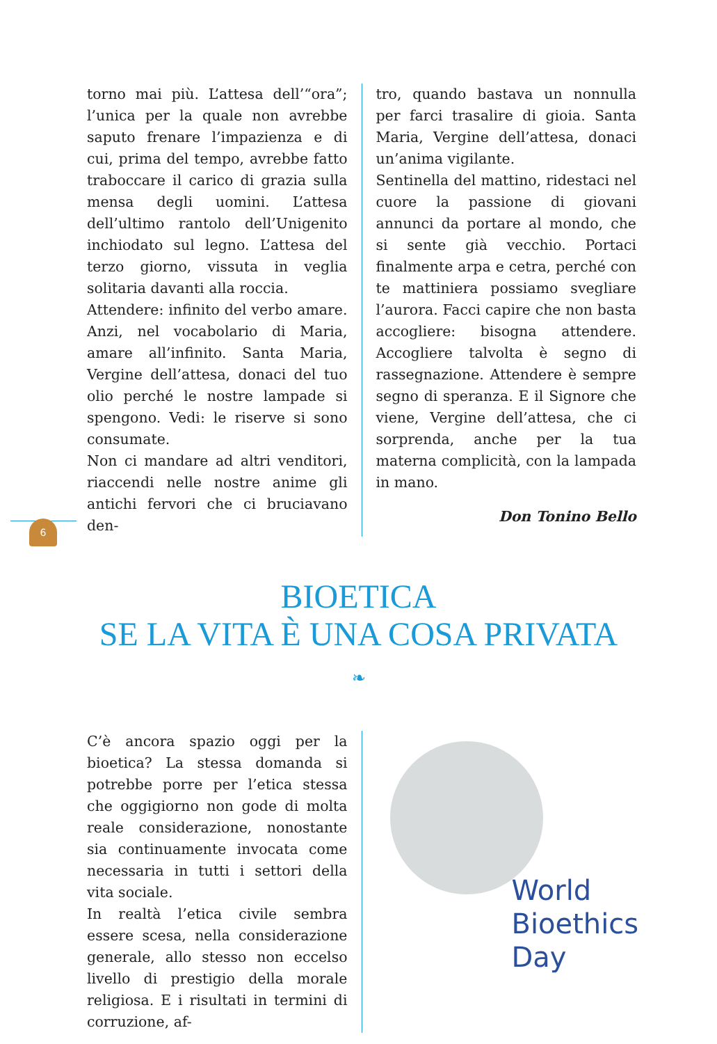torno mai più. L’attesa dell’“ora”; l’unica per la quale non avrebbe saputo frenare l’impazienza e di cui, prima del tempo, avrebbe fatto traboccare il carico di grazia sulla mensa degli uomini. L’attesa dell’ultimo rantolo dell’Unigenito inchiodato sul legno. L’attesa del terzo giorno, vissuta in veglia solitaria davanti alla roccia.
Attendere: infinito del verbo amare. Anzi, nel vocabolario di Maria, amare all’infinito. Santa Maria, Vergine dell’attesa, donaci del tuo olio perché le nostre lampade si spengono. Vedi: le riserve si sono consumate.
Non ci mandare ad altri venditori, riaccendi nelle nostre anime gli antichi fervori che ci bruciavano den-
tro, quando bastava un nonnulla per farci trasalire di gioia. Santa Maria, Vergine dell’attesa, donaci un’anima vigilante.
Sentinella del mattino, ridestaci nel cuore la passione di giovani annunci da portare al mondo, che si sente già vecchio. Portaci finalmente arpa e cetra, perché con te mattiniera possiamo svegliare l’aurora. Facci capire che non basta accogliere: bisogna attendere. Accogliere talvolta è segno di rassegnazione. Attendere è sempre segno di speranza. E il Signore che viene, Vergine dell’attesa, che ci sorprenda, anche per la tua materna complicità, con la lampada in mano.
Don Tonino Bello
6
BIOETICA
SE LA VITA È UNA COSA PRIVATA
❧
C’è ancora spazio oggi per la bioetica? La stessa domanda si potrebbe porre per l’etica stessa che oggigiorno non gode di molta reale considerazione, nonostante sia continuamente invocata come necessaria in tutti i settori della vita sociale.
In realtà l’etica civile sembra essere scesa, nella considerazione generale, allo stesso non eccelso livello di prestigio della morale religiosa. E i risultati in termini di corruzione, af-
World
Bioethics
Day